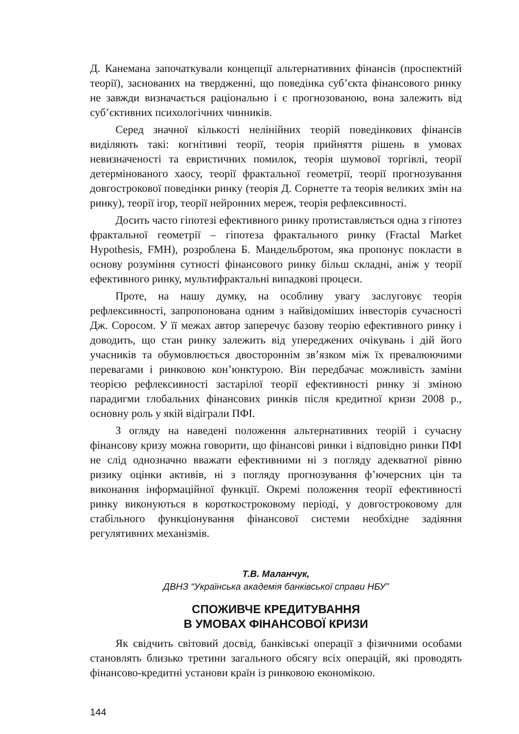Д. Канемана започаткували концепції альтернативних фінансів (проспектній теорії), заснованих на твердженні, що поведінка суб’єкта фінансового ринку не завжди визначається раціонально і є прогнозованою, вона залежить від суб’єктивних психологічних чинників.
Серед значної кількості нелінійних теорій поведінкових фінансів виділяють такі: когнітивні теорії, теорія прийняття рішень в умовах невизначеності та евристичних помилок, теорія шумової торгівлі, теорії детермінованого хаосу, теорії фрактальної геометрії, теорії прогнозування довгострокової поведінки ринку (теорія Д. Сорнетте та теорія великих змін на ринку), теорії ігор, теорії нейронних мереж, теорія рефлексивності.
Досить часто гіпотезі ефективного ринку протиставляється одна з гіпотез фрактальної геометрії – гіпотеза фрактального ринку (Fractal Market Hypothesis, FMH), розроблена Б. Мандельбротом, яка пропонує покласти в основу розуміння сутності фінансового ринку більш складні, аніж у теорії ефективного ринку, мультифрактальні випадкові процеси.
Проте, на нашу думку, на особливу увагу заслуговує теорія рефлексивності, запропонована одним з найвідоміших інвесторів сучасності Дж. Соросом. У її межах автор заперечує базову теорію ефективного ринку і доводить, що стан ринку залежить від упереджених очікувань і дій його учасників та обумовлюється двостороннім зв’язком між їх превалюючими перевагами і ринковою кон’юнктурою. Він передбачає можливість заміни теорією рефлексивності застарілої теорії ефективності ринку зі зміною парадигми глобальних фінансових ринків після кредитної кризи 2008 р., основну роль у якій відіграли ПФІ.
З огляду на наведені положення альтернативних теорій і сучасну фінансову кризу можна говорити, що фінансові ринки і відповідно ринки ПФІ не слід однозначно вважати ефективними ні з погляду адекватної рівню ризику оцінки активів, ні з погляду прогнозування ф’ючерсних цін та виконання інформаційної функції. Окремі положення теорії ефективності ринку виконуються в короткостроковому періоді, у довгостроковому для стабільного функціонування фінансової системи необхідне задіяння регулятивних механізмів.
Т.В. Маланчук,
ДВНЗ “Українська академія банківської справи НБУ”
СПОЖИВЧЕ КРЕДИТУВАННЯ
В УМОВАХ ФІНАНСОВОЇ КРИЗИ
Як свідчить світовий досвід, банківські операції з фізичними особами становлять близько третини загального обсягу всіх операцій, які проводять фінансово-кредитні установи країн із ринковою економікою.
144